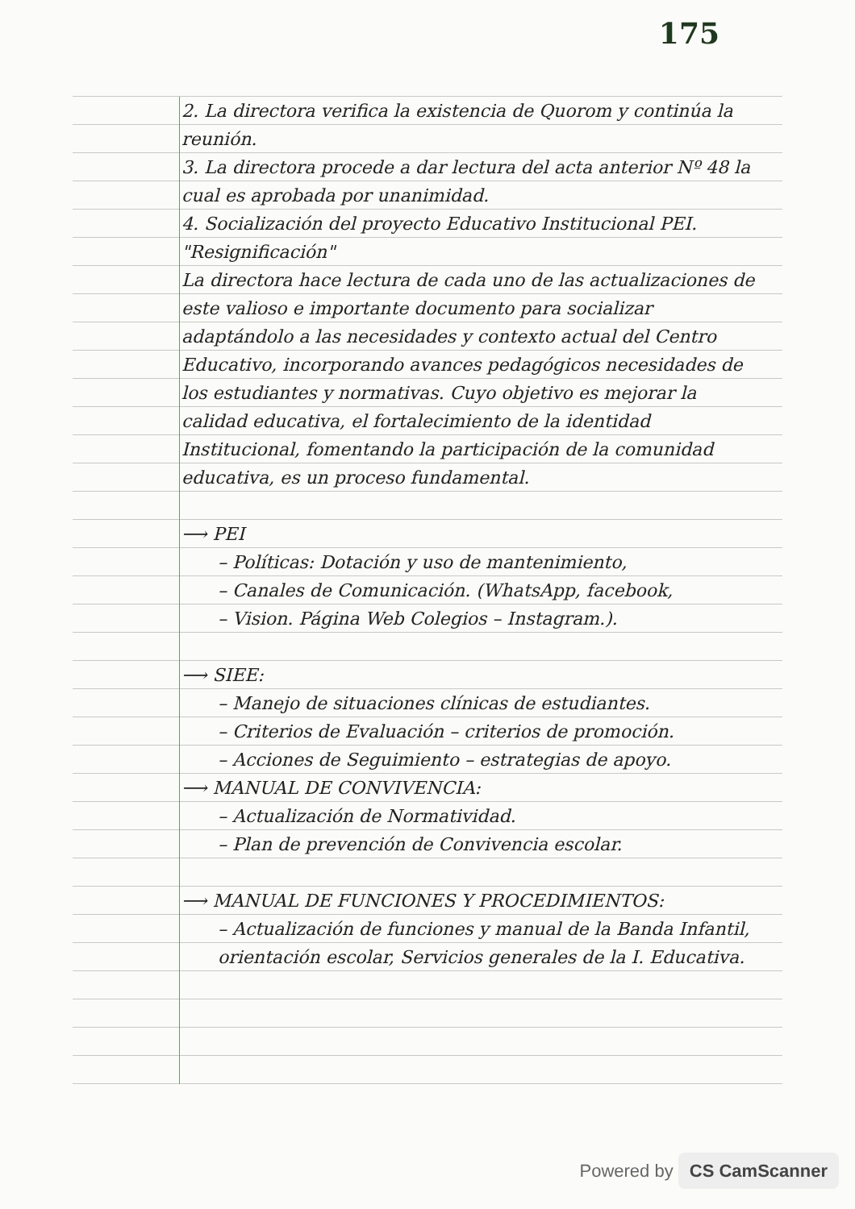175
2. La directora verifica la existencia de Quorom y continúa la reunión.
3. La directora procede a dar lectura del acta anterior Nº 48 la cual es aprobada por unanimidad.
4. Socialización del proyecto Educativo Institucional PEI. "Resignificación"
La directora hace lectura de cada uno de las actualizaciones de este valioso e importante documento para socializar adaptándolo a las necesidades y contexto actual del Centro Educativo, incorporando avances pedagógicos necesidades de los estudiantes y normativas. Cuyo objetivo es mejorar la calidad educativa, el fortalecimiento de la identidad Institucional, fomentando la participación de la comunidad educativa, es un proceso fundamental.
⟶ PEI
– Políticas: Dotación y uso de mantenimiento,
– Canales de Comunicación. (WhatsApp, facebook,
– Vision. Página Web Colegios – Instagram.).
⟶ SIEE:
– Manejo de situaciones clínicas de estudiantes.
– Criterios de Evaluación – criterios de promoción.
– Acciones de Seguimiento – estrategias de apoyo.
⟶ MANUAL DE CONVIVENCIA:
– Actualización de Normatividad.
– Plan de prevención de Convivencia escolar.
⟶ MANUAL DE FUNCIONES Y PROCEDIMIENTOS:
– Actualización de funciones y manual de la Banda Infantil, orientación escolar, Servicios generales de la I. Educativa.
Powered by CS CamScanner